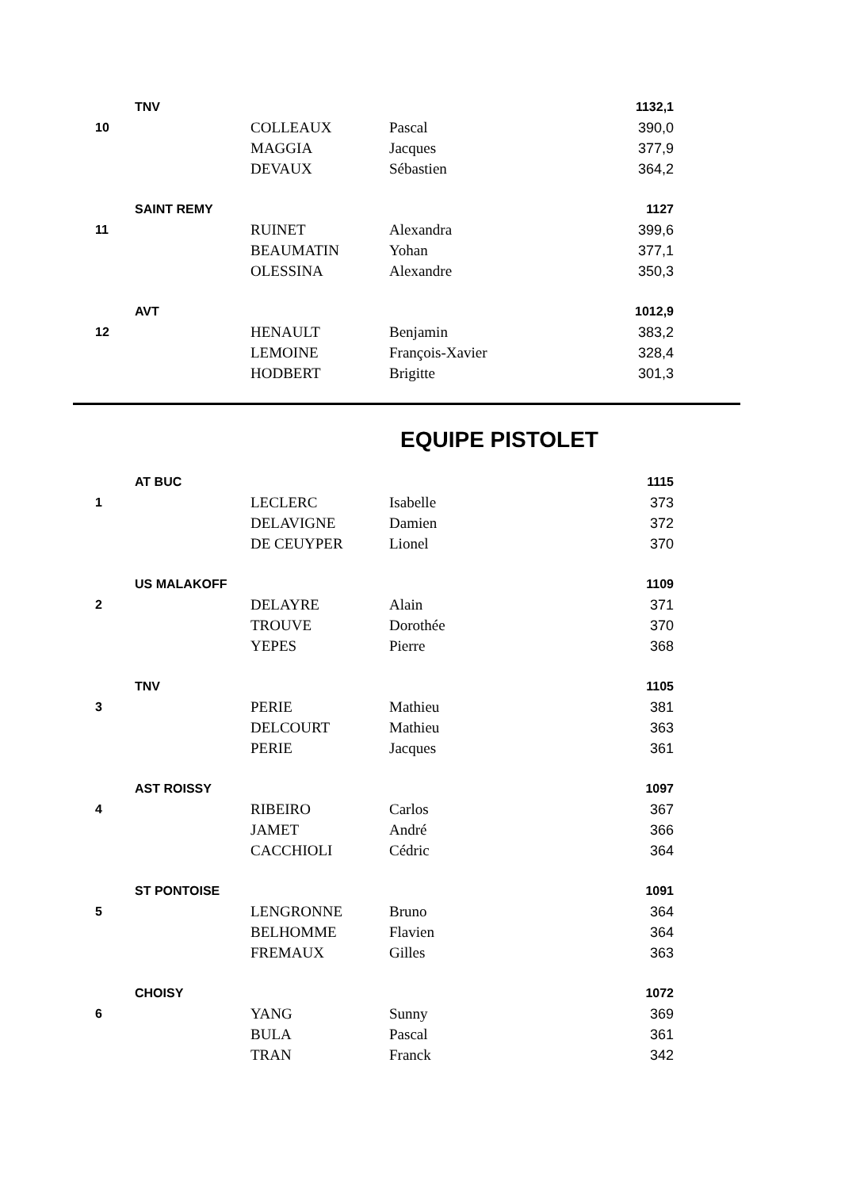| | TNV | | | 1132,1 |
| 10 | | COLLEAUX | Pascal | 390,0 |
| | | MAGGIA | Jacques | 377,9 |
| | | DEVAUX | Sébastien | 364,2 |
| | SAINT REMY | | | 1127 |
| 11 | | RUINET | Alexandra | 399,6 |
| | | BEAUMATIN | Yohan | 377,1 |
| | | OLESSINA | Alexandre | 350,3 |
| | AVT | | | 1012,9 |
| 12 | | HENAULT | Benjamin | 383,2 |
| | | LEMOINE | François-Xavier | 328,4 |
| | | HODBERT | Brigitte | 301,3 |
EQUIPE PISTOLET
| | AT BUC | | | 1115 |
| 1 | | LECLERC | Isabelle | 373 |
| | | DELAVIGNE | Damien | 372 |
| | | DE CEUYPER | Lionel | 370 |
| | US MALAKOFF | | | 1109 |
| 2 | | DELAYRE | Alain | 371 |
| | | TROUVE | Dorothée | 370 |
| | | YEPES | Pierre | 368 |
| | TNV | | | 1105 |
| 3 | | PERIE | Mathieu | 381 |
| | | DELCOURT | Mathieu | 363 |
| | | PERIE | Jacques | 361 |
| | AST ROISSY | | | 1097 |
| 4 | | RIBEIRO | Carlos | 367 |
| | | JAMET | André | 366 |
| | | CACCHIOLI | Cédric | 364 |
| | ST PONTOISE | | | 1091 |
| 5 | | LENGRONNE | Bruno | 364 |
| | | BELHOMME | Flavien | 364 |
| | | FREMAUX | Gilles | 363 |
| | CHOISY | | | 1072 |
| 6 | | YANG | Sunny | 369 |
| | | BULA | Pascal | 361 |
| | | TRAN | Franck | 342 |